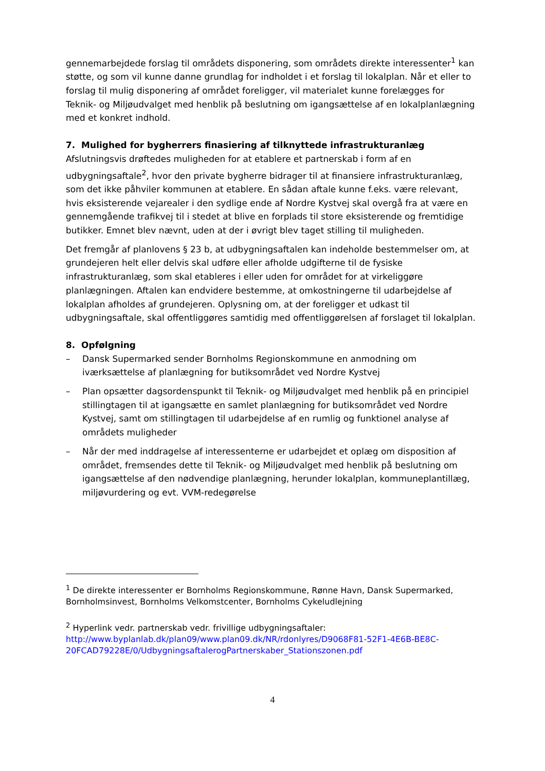gennemarbejdede forslag til områdets disponering, som områdets direkte interessenter<sup>1</sup> kan støtte, og som vil kunne danne grundlag for indholdet i et forslag til lokalplan. Når et eller to forslag til mulig disponering af området foreligger, vil materialet kunne forelægges for Teknik- og Miljøudvalget med henblik på beslutning om igangsættelse af en lokalplanlægning med et konkret indhold.
7. Mulighed for bygherrers finasiering af tilknyttede infrastrukturanlæg
Afslutningsvis drøftedes muligheden for at etablere et partnerskab i form af en udbygningsaftale<sup>2</sup>, hvor den private bygherre bidrager til at finansiere infrastrukturanlæg, som det ikke påhviler kommunen at etablere. En sådan aftale kunne f.eks. være relevant, hvis eksisterende vejarealer i den sydlige ende af Nordre Kystvej skal overgå fra at være en gennemgående trafikvej til i stedet at blive en forplads til store eksisterende og fremtidige butikker. Emnet blev nævnt, uden at der i øvrigt blev taget stilling til muligheden.
Det fremgår af planlovens § 23 b, at udbygningsaftalen kan indeholde bestemmelser om, at grundejeren helt eller delvis skal udføre eller afholde udgifterne til de fysiske infrastrukturanlæg, som skal etableres i eller uden for området for at virkeliggøre planlægningen. Aftalen kan endvidere bestemme, at omkostningerne til udarbejdelse af lokalplan afholdes af grundejeren. Oplysning om, at der foreligger et udkast til udbygningsaftale, skal offentliggøres samtidig med offentliggørelsen af forslaget til lokalplan.
8. Opfølgning
– Dansk Supermarked sender Bornholms Regionskommune en anmodning om iværksættelse af planlægning for butiksområdet ved Nordre Kystvej
– Plan opsætter dagsordenspunkt til Teknik- og Miljøudvalget med henblik på en principiel stillingtagen til at igangsætte en samlet planlægning for butiksområdet ved Nordre Kystvej, samt om stillingtagen til udarbejdelse af en rumlig og funktionel analyse af områdets muligheder
– Når der med inddragelse af interessenterne er udarbejdet et oplæg om disposition af området, fremsendes dette til Teknik- og Miljøudvalget med henblik på beslutning om igangsættelse af den nødvendige planlægning, herunder lokalplan, kommuneplantillæg, miljøvurdering og evt. VVM-redegørelse
<sup>1</sup> De direkte interessenter er Bornholms Regionskommune, Rønne Havn, Dansk Supermarked, Bornholmsinvest, Bornholms Velkomstcenter, Bornholms Cykeludlejning
<sup>2</sup> Hyperlink vedr. partnerskab vedr. frivillige udbygningsaftaler: http://www.byplanlab.dk/plan09/www.plan09.dk/NR/rdonlyres/D9068F81-52F1-4E6B-BE8C-20FCAD79228E/0/UdbygningsaftalerogPartnerskaber_Stationszonen.pdf
4